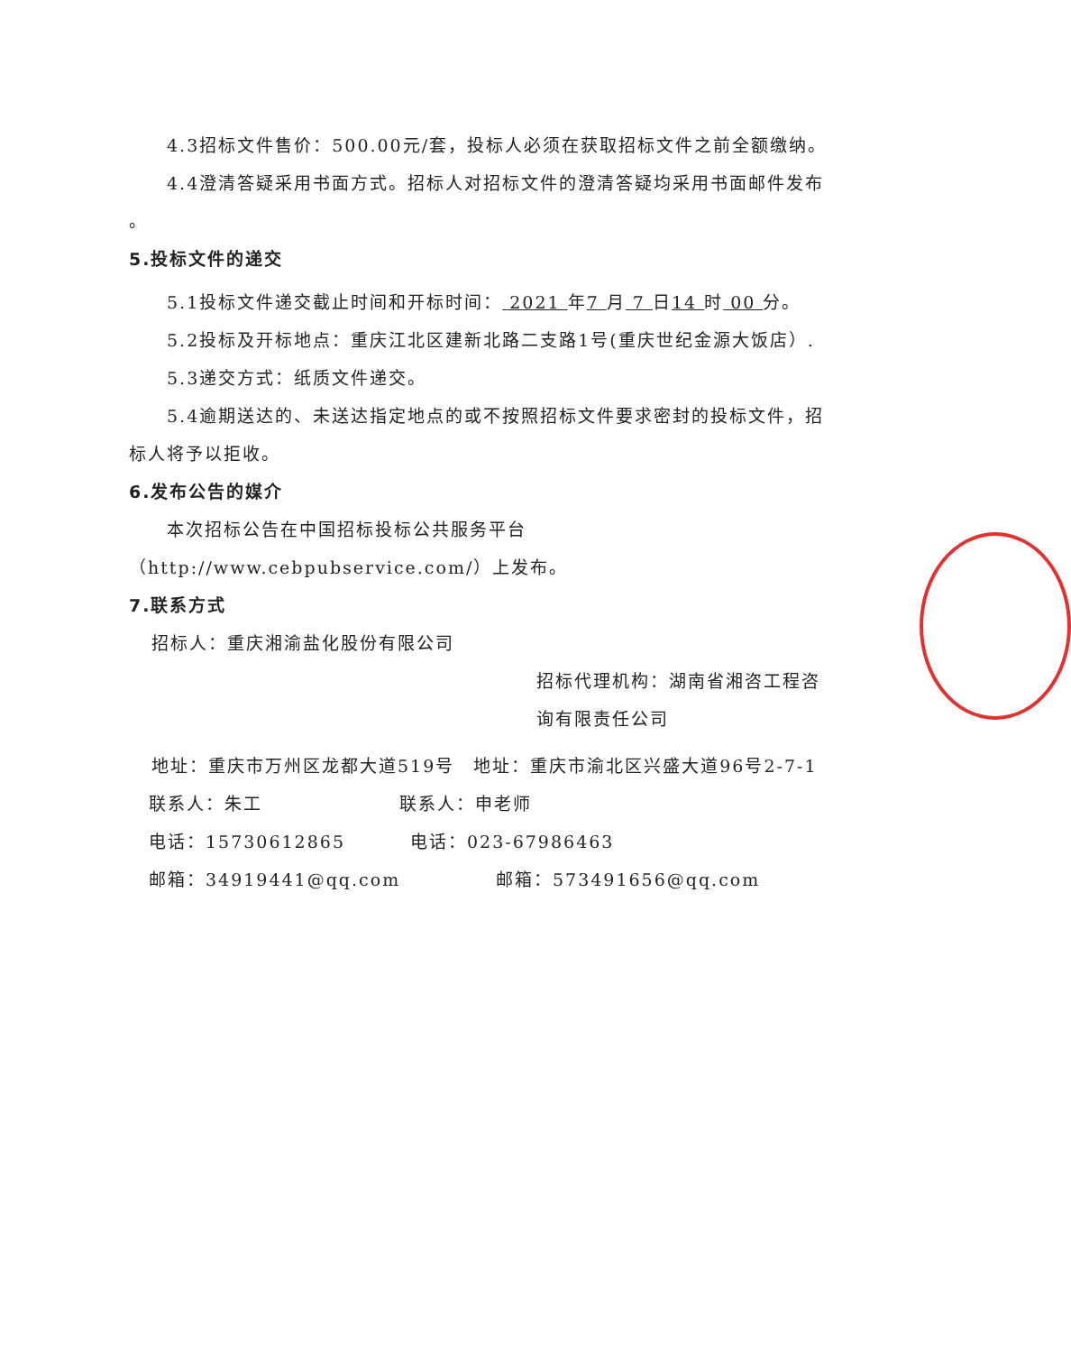4.3招标文件售价：500.00元/套，投标人必须在获取招标文件之前全额缴纳。
4.4澄清答疑采用书面方式。招标人对招标文件的澄清答疑均采用书面邮件发布
。
5.投标文件的递交
5.1投标文件递交截止时间和开标时间： 2021 年7 月 7 日14 时 00 分。
5.2投标及开标地点：重庆江北区建新北路二支路1号(重庆世纪金源大饭店）.
5.3递交方式：纸质文件递交。
5.4逾期送达的、未送达指定地点的或不按照招标文件要求密封的投标文件，招标人将予以拒收。
6.发布公告的媒介
本次招标公告在中国招标投标公共服务平台（http://www.cebpubservice.com/）上发布。
7.联系方式
招标人：重庆湘渝盐化股份有限公司
招标代理机构：湖南省湘咨工程咨询有限责任公司
地址：重庆市万州区龙都大道519号　地址：重庆市渝北区兴盛大道96号2-7-1
联系人：朱工 联系人：申老师
电话：15730612865 电话：023-67986463
邮箱：34919441@qq.com 邮箱：573491656@qq.com